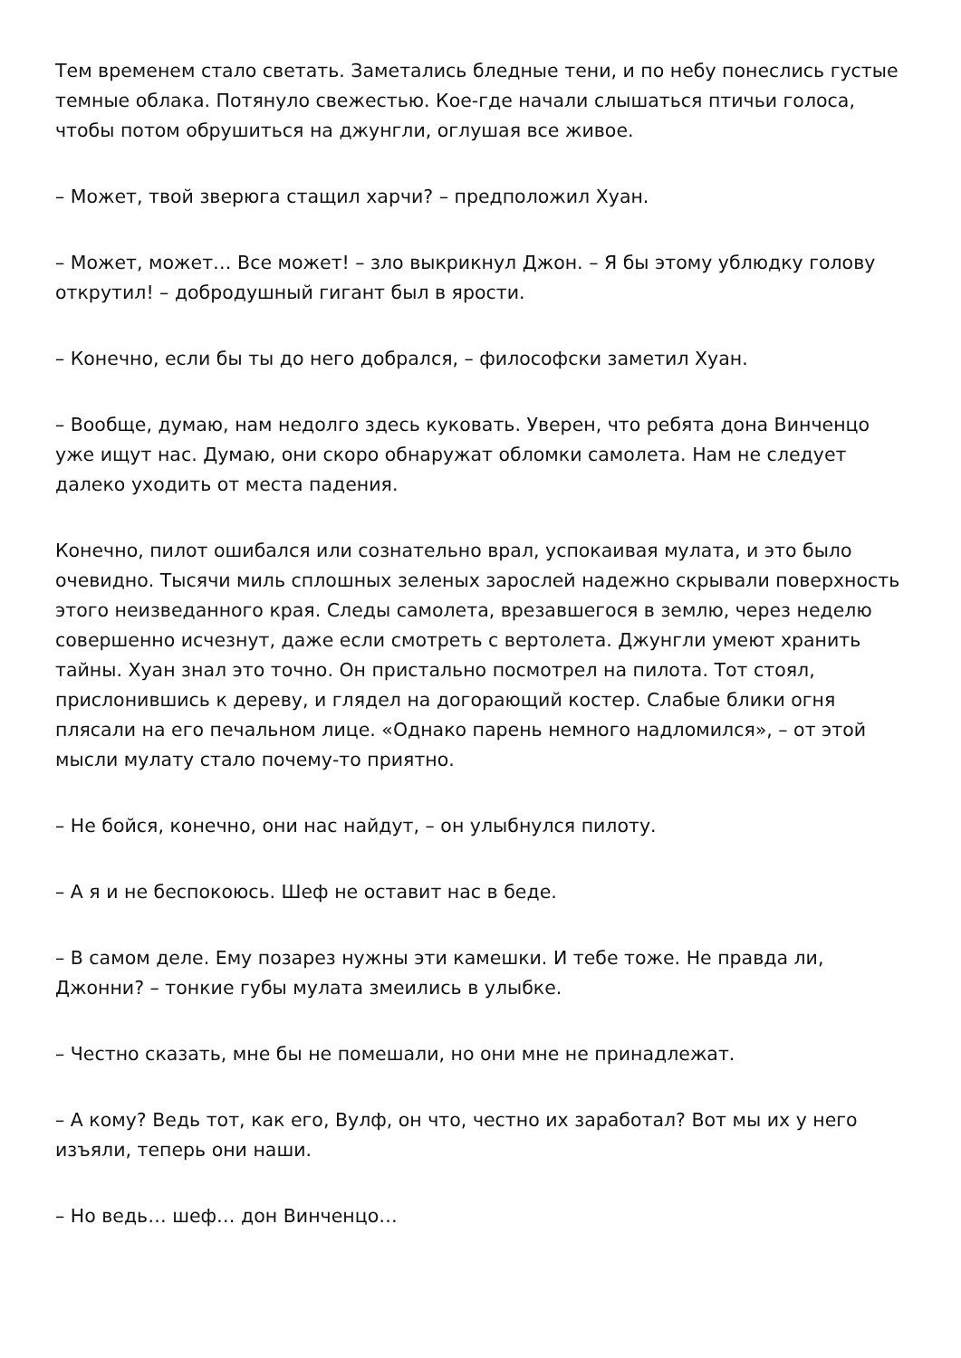Тем временем стало светать. Заметались бледные тени, и по небу понеслись густые темные облака. Потянуло свежестью. Кое-где начали слышаться птичьи голоса, чтобы потом обрушиться на джунгли, оглушая все живое.
– Может, твой зверюга стащил харчи? – предположил Хуан.
– Может, может… Все может! – зло выкрикнул Джон. – Я бы этому ублюдку голову открутил! – добродушный гигант был в ярости.
– Конечно, если бы ты до него добрался, – философски заметил Хуан.
– Вообще, думаю, нам недолго здесь куковать. Уверен, что ребята дона Винченцо уже ищут нас. Думаю, они скоро обнаружат обломки самолета. Нам не следует далеко уходить от места падения.
Конечно, пилот ошибался или сознательно врал, успокаивая мулата, и это было очевидно. Тысячи миль сплошных зеленых зарослей надежно скрывали поверхность этого неизведанного края. Следы самолета, врезавшегося в землю, через неделю совершенно исчезнут, даже если смотреть с вертолета. Джунгли умеют хранить тайны. Хуан знал это точно. Он пристально посмотрел на пилота. Тот стоял, прислонившись к дереву, и глядел на догорающий костер. Слабые блики огня плясали на его печальном лице. «Однако парень немного надломился», – от этой мысли мулату стало почему-то приятно.
– Не бойся, конечно, они нас найдут, – он улыбнулся пилоту.
– А я и не беспокоюсь. Шеф не оставит нас в беде.
– В самом деле. Ему позарез нужны эти камешки. И тебе тоже. Не правда ли, Джонни? – тонкие губы мулата змеились в улыбке.
– Честно сказать, мне бы не помешали, но они мне не принадлежат.
– А кому? Ведь тот, как его, Вулф, он что, честно их заработал? Вот мы их у него изъяли, теперь они наши.
– Но ведь… шеф… дон Винченцо…